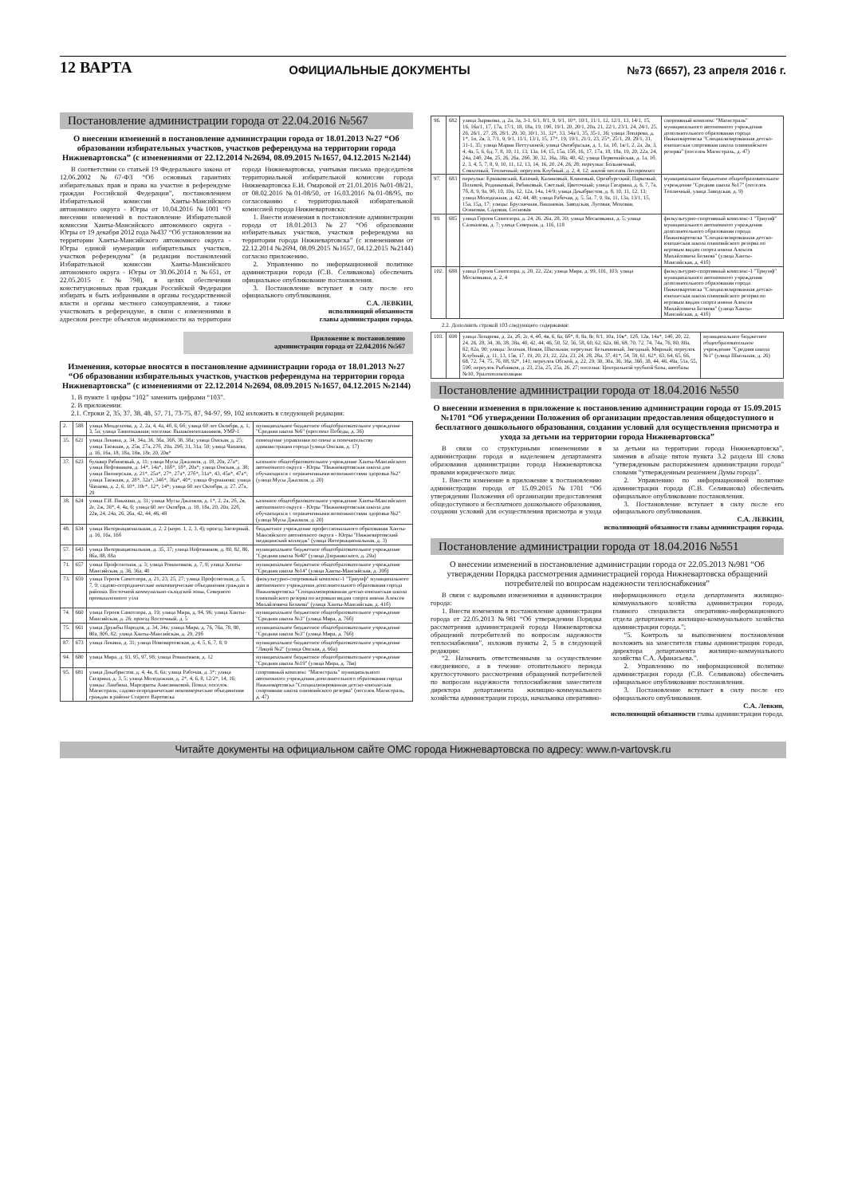12 ВАРТА ОФИЦИАЛЬНЫЕ ДОКУМЕНТЫ №73 (6657), 23 апреля 2016 г.
Постановление администрации города от 22.04.2016 №567
О внесении изменений в постановление администрации города от 18.01.2013 №27 “Об образовании избирательных участков, участков референдума на территории города Нижневартовска” (с изменениями от 22.12.2014 №2694, 08.09.2015 №1657, 04.12.2015 №2144)
В соответствии со статьей 19 Федерального закона от 12.06.2002 №67-ФЗ “Об основных гарантиях избирательных прав и права на участие в референдуме граждан Российской Федерации”, постановлением Избирательной комиссии Ханты-Мансийского автономного округа - Югры от 10.04.2016 №1001 “О внесении изменений в постановление Избирательной комиссии Ханты-Мансийского автономного округа - Югры от 19 декабря 2012 года №437 “Об установлении на территории Ханты-Мансийского автономного округа - Югры единой нумерации избирательных участков, участков референдума” (в редакции постановлений Избирательной комиссии Ханты-Мансийского автономного округа - Югры от 30.06.2014 г. №651, от 22.05.2015 г. №798), в целях обеспечения конституционных прав граждан Российской Федерации избирать и быть избранными в органы государственной власти и органы местного самоуправления, а также участвовать в референдуме, в связи с изменениями в адресном реестре объектов недвижимости на территории города Нижневартовска, учитывая письма председателя территориальной избирательной комиссии города Нижневартовска Е.И. Омаровой от 21.01.2016 №01-08/21, от 08.02.2016 №01-08/50, от 16.03.2016 №01-08/95, по согласованию с территориальной избирательной комиссией города Нижневартовска:
1. Внести изменения в постановление администрации города от 18.01.2013 №27 “Об образовании избирательных участков, участков референдума на территории города Нижневартовска” (с изменениями от 22.12.2014 №2694, 08.09.2015 №1657, 04.12.2015 №2144) согласно приложению.
2. Управлению по информационной политике администрации города (С.В. Селиванова) обеспечить официальное опубликование постановления.
3. Постановление вступает в силу после его официального опубликования.
С.А. ЛЕВКИН,
исполняющий обязанности
главы администрации города.
Приложение к постановлению
администрации города от 22.04.2016 №567
Изменения, которые вносятся в постановление администрации города от 18.01.2013 №27 “Об образовании избирательных участков, участков референдума на территории города Нижневартовска” (с изменениями от 22.12.2014 №2694, 08.09.2015 №1657, 04.12.2015 №2144)
1. В пункте 1 цифры “102” заменить цифрами “103”.
2. В приложении:
2.1. Строки 2, 35, 37, 38, 48, 57, 71, 73-75, 87, 94-97, 99, 102 изложить в следующей редакции:
| 2. | 588 | улица Менделеева, д. 2, 2а, 4, 4а, 4б, 6, 6б; улица 60 лет Октября, д. 1, 3, 5а; улица Тампонажная; поселки: Вышкомонтажников, УМР-1 | муниципальное бюджетное общеобразовательное учреждение "Средняя школа №6" (проспект Победы, д. 36) |
| 35. | 621 | улица Ленина, д. 34, 34а, 36, 36а, 36б, 38, 38а; улица Омская, д. 25; улица Таежная, д. 25в, 27а, 27б, 29а, 29б, 31, 31а, 59; улица Чапаева, д. 16, 16а, 18, 18а, 18в, 18г, 20, 20в* | помещение управления по опеке и попечительству администрации города (улица Омская, д. 17) |
| 37. | 623 | бульвар Рябиновый, д. 11; улица Мусы Джалиля, д. 18, 20а, 27а*; улица Нефтяников, д. 14*, 14а*, 16б*, 18*, 20а*; улица Омская, д. 38; улица Пионерская, д. 21*, 25а*, 27*, 27а*, 27б*, 31а*, 43, 45а*, 47а*; улица Таежная, д. 28*, 32а*, 34б*, 36а*, 40*; улица Фурманова; улица Чапаева, д. 2, 6, 10*, 10г*, 12*, 14*; улица 60 лет Октября, д. 27, 27а, 29 | казенное общеобразовательное учреждение Ханты-Мансийского автономного округа - Югры "Нижневартовская школа для обучающихся с ограниченными возможностями здоровья №2" (улица Мусы Джалиля, д. 20) |
| 38. | 624 | улица Г.И. Пикмана, д. 31; улица Мусы Джалиля, д. 1*, 2, 2а, 2б, 2в, 2е, 2ж, 36*, 4, 4а, 6; улица 60 лет Октября, д. 18, 18а, 20, 20а, 22б, 22в, 24, 24а, 26, 26а, 42, 44, 46, 48 | казенное общеобразовательное учреждение Ханты-Мансийского автономного округа - Югры "Нижневартовская школа для обучающихся с ограниченными возможностями здоровья №2" (улица Мусы Джалиля, д. 20) |
| 48. | 634 | улица Интернациональная, д. 2, 2 (корп. 1, 2, 3, 4); проезд Заозерный, д. 16, 16а, 16б | бюджетное учреждение профессионального образования Ханты-Мансийского автономного округа - Югры "Нижневартовский медицинский колледж" (улица Интернациональная, д. 3) |
| 57. | 643 | улица Интернациональная, д. 35, 37; улица Нефтяников, д. 80, 82, 86, 86а, 88, 88а | муниципальное бюджетное общеобразовательное учреждение "Средняя школа №40" (улица Дзержинского, д. 29а) |
| 71. | 657 | улица Профсоюзная, д. 3; улица Романтиков, д. 7, 9; улица Ханты-Мансийская, д. 36, 36а, 40 | муниципальное бюджетное общеобразовательное учреждение "Средняя школа №14" (улица Ханты-Мансийская, д. 39б) |
| 73. | 659 | улица Героев Самотлора, д. 21, 23, 25, 27; улица Профсоюзная, д. 5, 7, 9; садово-огороднические некоммерческие объединения граждан в районах Восточной коммунально-складской зоны, Северного промышленного узла | физкультурно-спортивный комплекс-1 "Триумф" муниципального автономного учреждения дополнительного образования города Нижневартовска "Специализированная детско-юношеская школа олимпийского резерва по игровым видам спорта имени Алексея Михайловича Беляева" (улица Ханты-Мансийская, д. 41б) |
| 74. | 660 | улица Героев Самотлора, д. 19; улица Мира, д. 94, 96; улица Ханты-Мансийская, д. 26; проезд Восточный, д. 5 | муниципальное бюджетное общеобразовательное учреждение "Средняя школа №3" (улица Мира, д. 76б) |
| 75. | 661 | улица Дружбы Народов, д. 34, 34а; улица Мира, д. 76, 76а, 78, 80, 80а, 80б, 82; улица Ханты-Мансийская, д. 29, 29б | муниципальное бюджетное общеобразовательное учреждение "Средняя школа №3" (улица Мира, д. 76б) |
| 87. | 673 | улица Ленина, д. 31; улица Нововартовская, д. 4, 5, 6, 7, 8, 9 | муниципальное бюджетное общеобразовательное учреждение "Лицей №2" (улица Омская, д. 66а) |
| 94. | 680 | улица Мира, д. 93, 95, 97, 98; улица Романтиков, д. 12 | муниципальное бюджетное общеобразовательное учреждение "Средняя школа №19" (улица Мира, д. 76в) |
| 95. | 681 | улица Декабристов, д. 4, 4а, 6, 6а; улица Рабочая, д. 3*; улица Гагарина, д. 3, 5; улица Молодежная, д. 2*, 4, 6, 8, 12/2*, 14, 16; улицы: Ламбина, Маргариты Анисимковой, Повха; поселок Магистраль; садово-огороднические некоммерческие объединения граждан в районе Старого Вартовска | спортивный комплекс "Магистраль" муниципального автономного учреждения дополнительного образования города Нижневартовска "Специализированная детско-юношеская спортивная школа олимпийского резерва" (поселок Магистраль, д. 47) |
| 96. | 682 | улица Зырянова, д. 2а, 3а, 3-1, 6/1, 8/1, 9, 9/1, 10*, 10/1, 11/1, 12, 12/1, 13, 14/1, 15, 16, 16а/1, 17, 17а, 17/1, 18, 18а, 19, 19б, 19/1, 20, 20/1, 20а, 21, 22/1, 23/1, 24, 24/1, 25, 26, 26/1, 27, 28, 28/1, 29, 30, 30/1, 31, 32*, 33, 34а/1, 35, 35-1, 36; улица Лопарева, д. 1*, 1п, 2в, 3, 7/1, 9, 9/1, 11/1, 13/1, 15, 17*, 19, 19/1, 21/1, 23, 25*, 25/1, 29, 29/1, 31, 31-1, 35; улица Марии Петтухиной; улица Октябрьская, д. 1, 1а, 1б, 1в/1, 2, 2а, 2в, 3, 4, 4а, 5, 6, 6д, 7, 8, 10, 11, 13, 13а, 14, 15, 15а, 15б, 16, 17, 17а, 18, 18а, 19, 20, 22а, 24, 24а, 24б, 24в, 25, 26, 26а, 26б, 30, 32, 36а, 38а, 40, 42; улица Первомайская, д. 1а, 1б, 2, 3, 4, 5, 7, 8, 9, 10, 11, 12, 13, 14, 16, 20, 24, 26, 28; переулки: Больничный, Совхозный, Тепличный; переулок Клубный, д. 2, 4, 12; жилой поселок Леспромхоз | спортивный комплекс "Магистраль" муниципального автономного учреждения дополнительного образования города Нижневартовска "Специализированная детско-юношеская спортивная школа олимпийского резерва" (поселок Магистраль, д. 47) |
| 97. | 683 | переулки: Ермаковский, Казачий, Калиновый, Клиновый, Оренбургский, Парковый, Полевой, Родниковый, Рябиновый, Светлый, Цветочный; улица Гагарина, д. 6, 7, 7а, 7б, 8, 9, 9а, 9б, 10, 10а, 12, 12а, 14а, 14/9; улица Декабристов, д. 8, 10, 11, 12, 13; улица Молодежная, д. 42, 44, 48; улица Рабочая, д. 5, 5а, 7, 9, 9а, 11, 13а, 13/1, 15, 15а, 15д, 17; улицы: Брусничная, Вишневая, Заводская, Луговая, Моховая, Осиновая, Садовая, Сосновая | муниципальное бюджетное общеобразовательное учреждение "Средняя школа №17" (поселок Тепличный, улица Заводская, д. 9) |
| 99. | 685 | улица Героев Самотлора, д. 24, 26, 26а, 28, 30; улица Московкина, д. 5; улица Салманова, д. 7; улица Северная, д. 116, 118 | физкультурно-спортивный комплекс-1 "Триумф" муниципального автономного учреждения дополнительного образования города Нижневартовска "Специализированная детско-юношеская школа олимпийского резерва по игровым видам спорта имени Алексея Михайловича Беляева" (улица Ханты-Мансийская, д. 41б) |
| 102. | 688 | улица Героев Самотлора, д. 20, 22, 22а; улица Мира, д. 99, 101, 103; улица Московкина, д. 2, 4 | физкультурно-спортивный комплекс-1 "Триумф" муниципального автономного учреждения дополнительного образования города Нижневартовска "Специализированная детско-юношеская школа олимпийского резерва по игровым видам спорта имени Алексея Михайловича Беляева" (улица Ханты-Мансийская, д. 41б) |
2.2. Дополнить строкой 103 следующего содержания:
| 103. | 698 | улица Лопарева, д. 2а, 2б, 2г, 4, 4б, 4в, 6, 6а, 6б*, 8, 8а, 8г, 8/1, 10а, 10в*, 12б, 12в, 14а*, 14б, 20, 22, 24, 26, 28, 34, 36, 38, 38а, 40, 42, 44, 46, 50, 52, 56, 58, 60, 62, 62а, 66, 68, 70, 72, 74, 74а, 76, 80, 80а, 82, 82а, 90; улицы: Зеленая, Новая, Школьная; переулки: Безымянный, Звездный, Мирный; переулок Клубный, д. 11, 13, 15в, 17, 19, 20, 21, 22, 22а, 23, 24, 28, 28а, 37, 41*, 54, 59, 61, 62*, 63, 64, 65, 66, 68, 72, 74, 75, 76, 88, 92*, 141; переулок Обской, д. 22, 29, 30, 30а, 36, 36а, 36б, 38, 44, 46, 49а, 51а, 55, 59б; переулок Рыбников, д. 23, 23а, 25, 25а, 26, 27; поселки: Центральной трубной базы, автобазы №10, Уралтеплоизоляции | муниципальное бюджетное общеобразовательное учреждение "Средняя школа №1" (улица Школьная, д. 26) |
Постановление администрации города от 18.04.2016 №550
О внесении изменения в приложение к постановлению администрации города от 15.09.2015 №1701 “Об утверждении Положения об организации предоставления общедоступного и бесплатного дошкольного образования, создании условий для осуществления присмотра и ухода за детьми на территории города Нижневартовска”
В связи со структурными изменениями в администрации города и наделением департамента образования администрации города Нижневартовска правами юридического лица:
1. Внести изменение в приложение к постановлению администрации города от 15.09.2015 №1701 “Об утверждении Положения об организации предоставления общедоступного и бесплатного дошкольного образования, создании условий для осуществления присмотра и ухода за детьми на территории города Нижневартовска”, заменив в абзаце пятом пункта 3.2 раздела III слова “утвержденным распоряжением администрации города” словами “утвержденным решением Думы города”.
2. Управлению по информационной политике администрации города (С.В. Селиванова) обеспечить официальное опубликование постановления.
3. Постановление вступает в силу после его официального опубликования.
С.А. ЛЕВКИН,
исполняющий обязанности главы администрации города.
Постановление администрации города от 18.04.2016 №551
О внесении изменений в постановление администрации города от 22.05.2013 №981 “Об утверждении Порядка рассмотрения администрацией города Нижневартовска обращений потребителей по вопросам надежности теплоснабжения”
В связи с кадровыми изменениями в администрации города:
1. Внести изменения в постановление администрации города от 22.05.2013 №981 “Об утверждении Порядка рассмотрения администрацией города Нижневартовска обращений потребителей по вопросам надежности теплоснабжения”, изложив пункты 2, 5 в следующей редакции:
“2. Назначить ответственными за осуществление ежедневного, а в течение отопительного периода круглосуточного рассмотрения обращений потребителей по вопросам надежности теплоснабжения заместителя директора департамента жилищно-коммунального хозяйства администрации города, начальника оперативно-информационного отдела департамента жилищно-коммунального хозяйства администрации города, главного специалиста оперативно-информационного отдела департамента жилищно-коммунального хозяйства администрации города.”;
“5. Контроль за выполнением постановления возложить на заместителя главы администрации города, директора департамента жилищно-коммунального хозяйства С.А. Афанасьева.”.
2. Управлению по информационной политике администрации города (С.В. Селиванова) обеспечить официальное опубликование постановления.
3. Постановление вступает в силу после его официального опубликования.
С.А. Левкин,
исполняющий обязанности главы администрации города.
Читайте документы на официальном сайте ОМС города Нижневартовска по адресу: www.n-vartovsk.ru